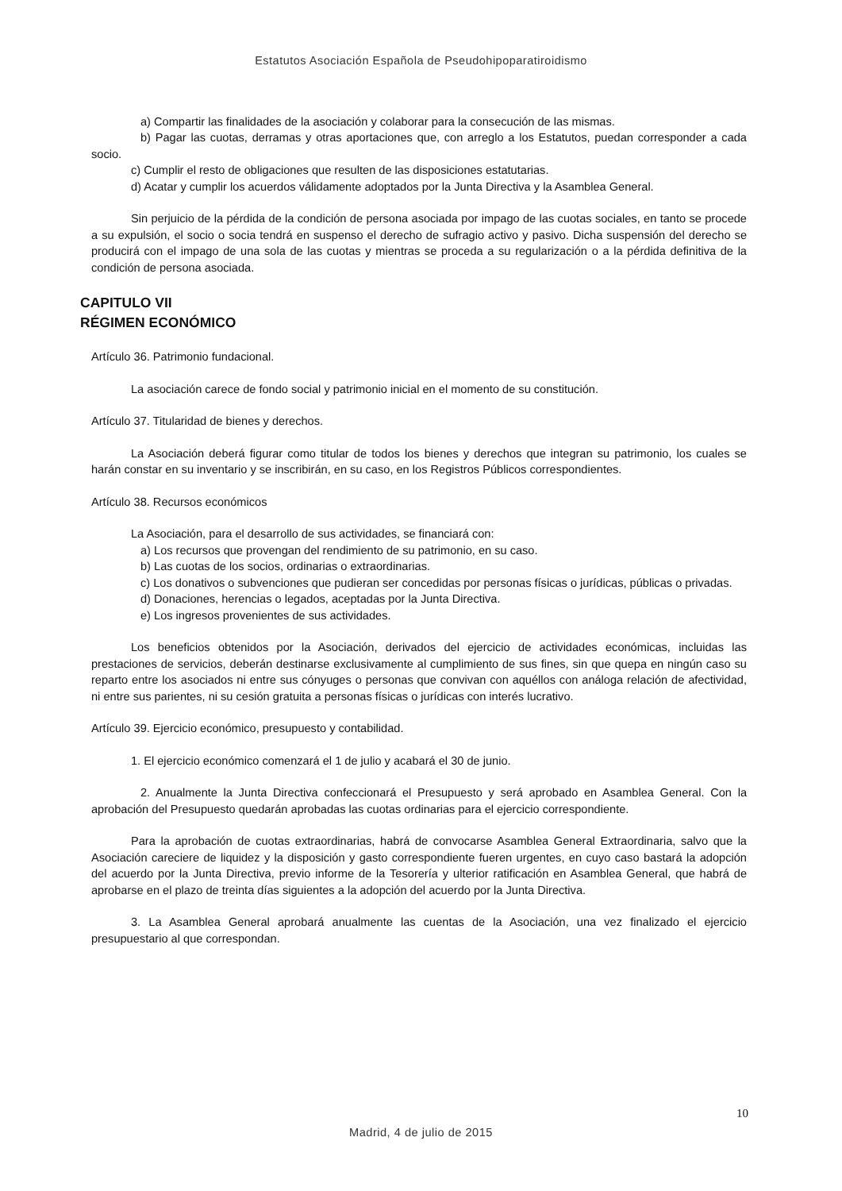Estatutos Asociación Española de Pseudohipoparatiroidismo
a) Compartir las finalidades de la asociación y colaborar para la consecución de las mismas.
b) Pagar las cuotas, derramas y otras aportaciones que, con arreglo a los Estatutos, puedan corresponder a cada socio.
c) Cumplir el resto de obligaciones que resulten de las disposiciones estatutarias.
d) Acatar y cumplir los acuerdos válidamente adoptados por la Junta Directiva y la Asamblea General.
Sin perjuicio de la pérdida de la condición de persona asociada por impago de las cuotas sociales, en tanto se procede a su expulsión, el socio o socia tendrá en suspenso el derecho de sufragio activo y pasivo. Dicha suspensión del derecho se producirá con el impago de una sola de las cuotas y mientras se proceda a su regularización o a la pérdida definitiva de la condición de persona asociada.
CAPITULO VII
RÉGIMEN ECONÓMICO
Artículo 36. Patrimonio fundacional.
La asociación carece de fondo social y patrimonio inicial en el momento de su constitución.
Artículo 37. Titularidad de bienes y derechos.
La Asociación deberá figurar como titular de todos los bienes y derechos que integran su patrimonio, los cuales se harán constar en su inventario y se inscribirán, en su caso, en los Registros Públicos correspondientes.
Artículo 38. Recursos económicos
La Asociación, para el desarrollo de sus actividades, se financiará con:
a) Los recursos que provengan del rendimiento de su patrimonio, en su caso.
b) Las cuotas de los socios, ordinarias o extraordinarias.
c) Los donativos o subvenciones que pudieran ser concedidas por personas físicas o jurídicas, públicas o privadas.
d) Donaciones, herencias o legados, aceptadas por la Junta Directiva.
e) Los ingresos provenientes de sus actividades.
Los beneficios obtenidos por la Asociación, derivados del ejercicio de actividades económicas, incluidas las prestaciones de servicios, deberán destinarse exclusivamente al cumplimiento de sus fines, sin que quepa en ningún caso su reparto entre los asociados ni entre sus cónyuges o personas que convivan con aquéllos con análoga relación de afectividad, ni entre sus parientes, ni su cesión gratuita a personas físicas o jurídicas con interés lucrativo.
Artículo 39. Ejercicio económico, presupuesto y contabilidad.
1. El ejercicio económico comenzará el 1 de julio y acabará el 30 de junio.
2. Anualmente la Junta Directiva confeccionará el Presupuesto y será aprobado en Asamblea General. Con la aprobación del Presupuesto quedarán aprobadas las cuotas ordinarias para el ejercicio correspondiente.
Para la aprobación de cuotas extraordinarias, habrá de convocarse Asamblea General Extraordinaria, salvo que la Asociación careciere de liquidez y la disposición y gasto correspondiente fueren urgentes, en cuyo caso bastará la adopción del acuerdo por la Junta Directiva, previo informe de la Tesorería y ulterior ratificación en Asamblea General, que habrá de aprobarse en el plazo de treinta días siguientes a la adopción del acuerdo por la Junta Directiva.
3. La Asamblea General aprobará anualmente las cuentas de la Asociación, una vez finalizado el ejercicio presupuestario al que correspondan.
10
Madrid, 4 de julio de 2015